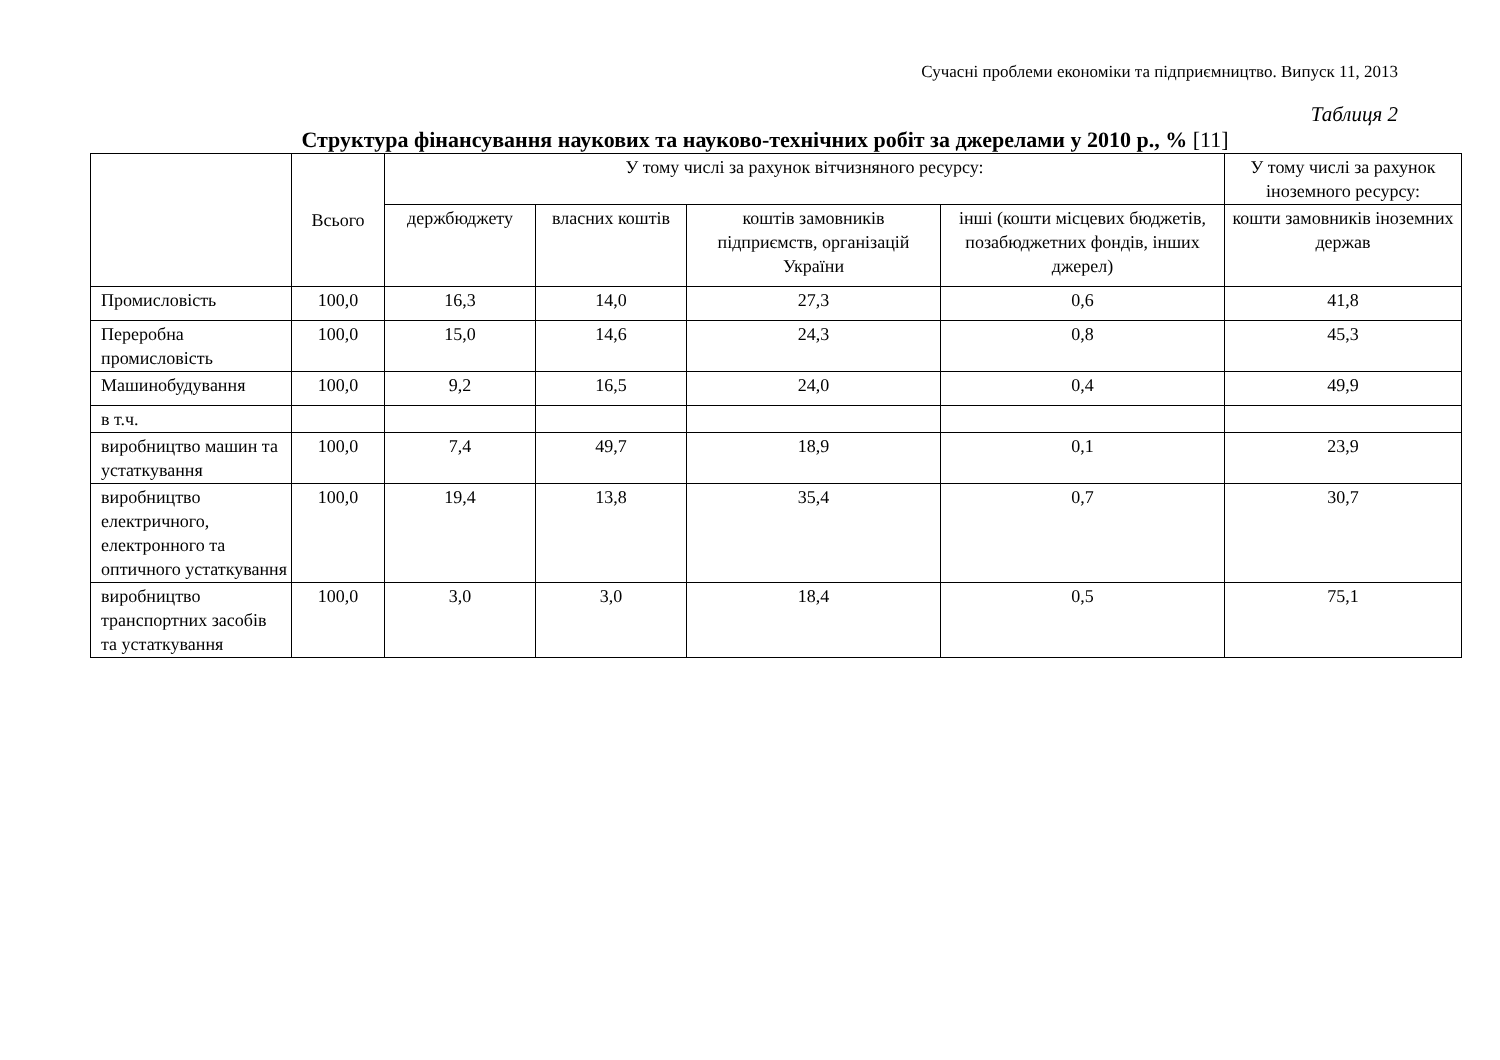Сучасні проблеми економіки та підприємництво. Випуск 11, 2013
Таблиця 2
Структура фінансування наукових та науково-технічних робіт за джерелами у 2010 р., % [11]
| | Всього | У тому числі за рахунок вітчизняного ресурсу: | | | | У тому числі за рахунок іноземного ресурсу: |
| --- | --- | --- | --- | --- | --- | --- |
| | | держбюджету | власних коштів | коштів замовників підприємств, організацій України | інші (кошти місцевих бюджетів, позабюджетних фондів, інших джерел) | кошти замовників іноземних держав |
| Промисловість | 100,0 | 16,3 | 14,0 | 27,3 | 0,6 | 41,8 |
| Переробна промисловість | 100,0 | 15,0 | 14,6 | 24,3 | 0,8 | 45,3 |
| Машинобудування | 100,0 | 9,2 | 16,5 | 24,0 | 0,4 | 49,9 |
| в т.ч. | | | | | | |
| виробництво машин та устаткування | 100,0 | 7,4 | 49,7 | 18,9 | 0,1 | 23,9 |
| виробництво електричного, електронного та оптичного устаткування | 100,0 | 19,4 | 13,8 | 35,4 | 0,7 | 30,7 |
| виробництво транспортних засобів та устаткування | 100,0 | 3,0 | 3,0 | 18,4 | 0,5 | 75,1 |